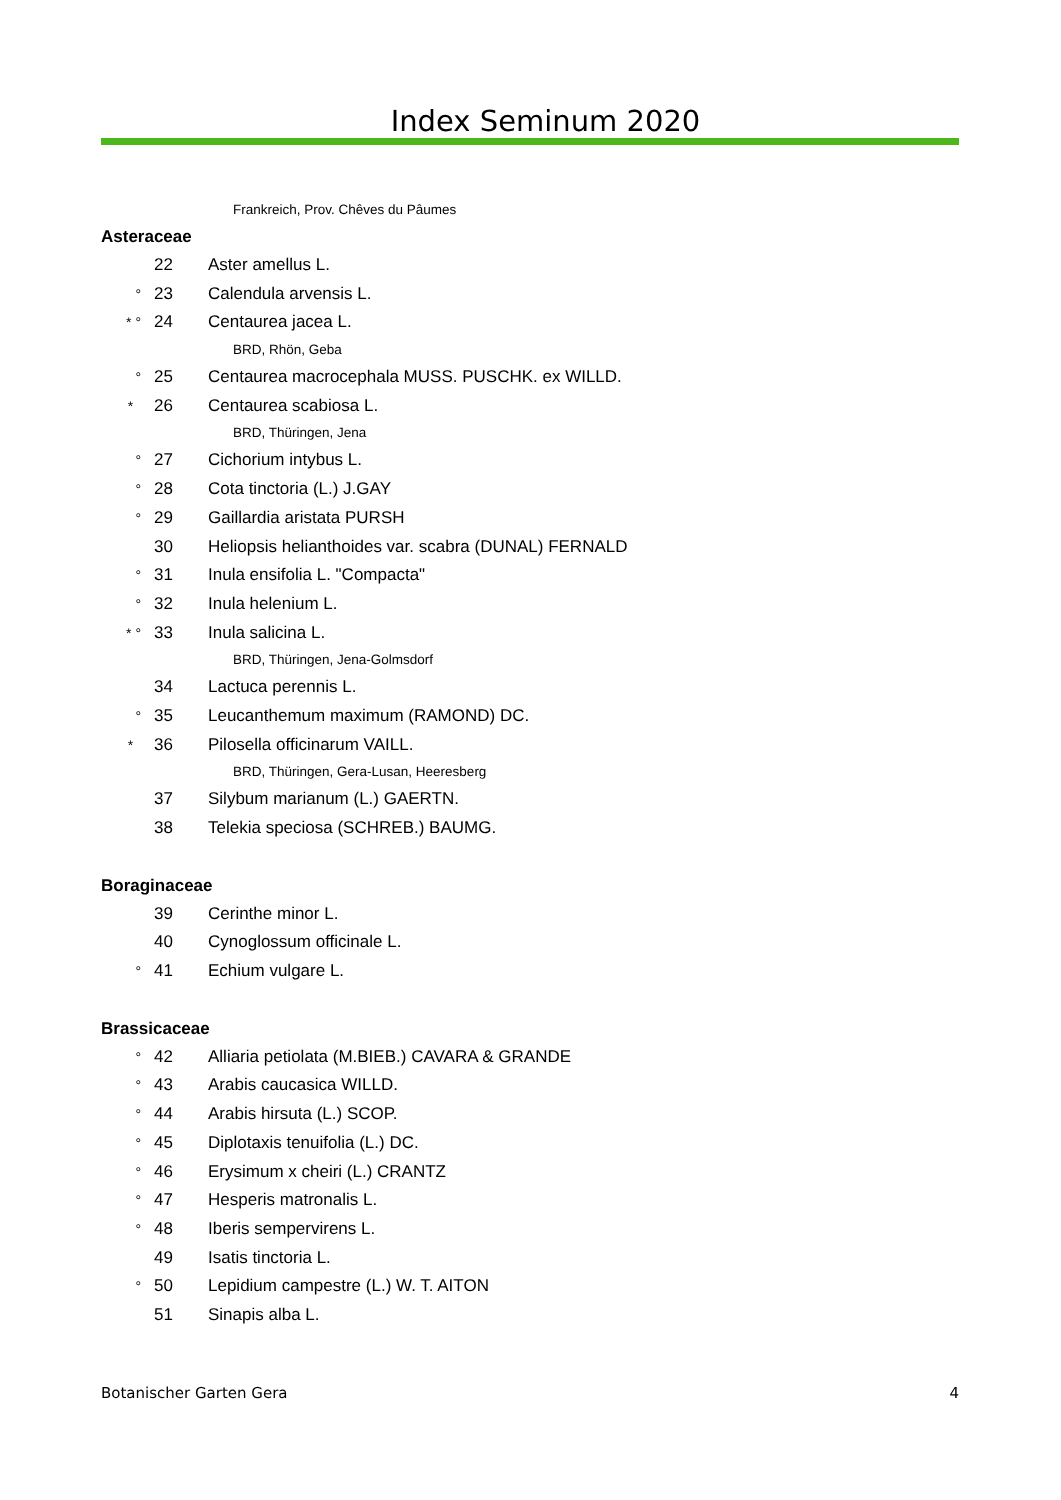Index Seminum 2020
Frankreich, Prov. Chêves du Pâumes
Asteraceae
22 Aster amellus L.
° 23 Calendula arvensis L.
* ° 24 Centaurea jacea L.
BRD, Rhön, Geba
° 25 Centaurea macrocephala MUSS. PUSCHK. ex WILLD.
* 26 Centaurea scabiosa L.
BRD, Thüringen, Jena
° 27 Cichorium intybus L.
° 28 Cota tinctoria (L.) J.GAY
° 29 Gaillardia aristata PURSH
30 Heliopsis helianthoides var. scabra (DUNAL) FERNALD
° 31 Inula ensifolia L. "Compacta"
° 32 Inula helenium L.
* ° 33 Inula salicina L.
BRD, Thüringen, Jena-Golmsdorf
34 Lactuca perennis L.
° 35 Leucanthemum maximum (RAMOND) DC.
* 36 Pilosella officinarum VAILL.
BRD, Thüringen, Gera-Lusan, Heeresberg
37 Silybum marianum (L.) GAERTN.
38 Telekia speciosa (SCHREB.) BAUMG.
Boraginaceae
39 Cerinthe minor L.
40 Cynoglossum officinale L.
° 41 Echium vulgare L.
Brassicaceae
° 42 Alliaria petiolata (M.BIEB.) CAVARA & GRANDE
° 43 Arabis caucasica WILLD.
° 44 Arabis hirsuta (L.) SCOP.
° 45 Diplotaxis tenuifolia (L.) DC.
° 46 Erysimum x cheiri (L.) CRANTZ
° 47 Hesperis matronalis L.
° 48 Iberis sempervirens L.
49 Isatis tinctoria L.
° 50 Lepidium campestre (L.) W. T. AITON
51 Sinapis alba L.
Botanischer Garten Gera 4